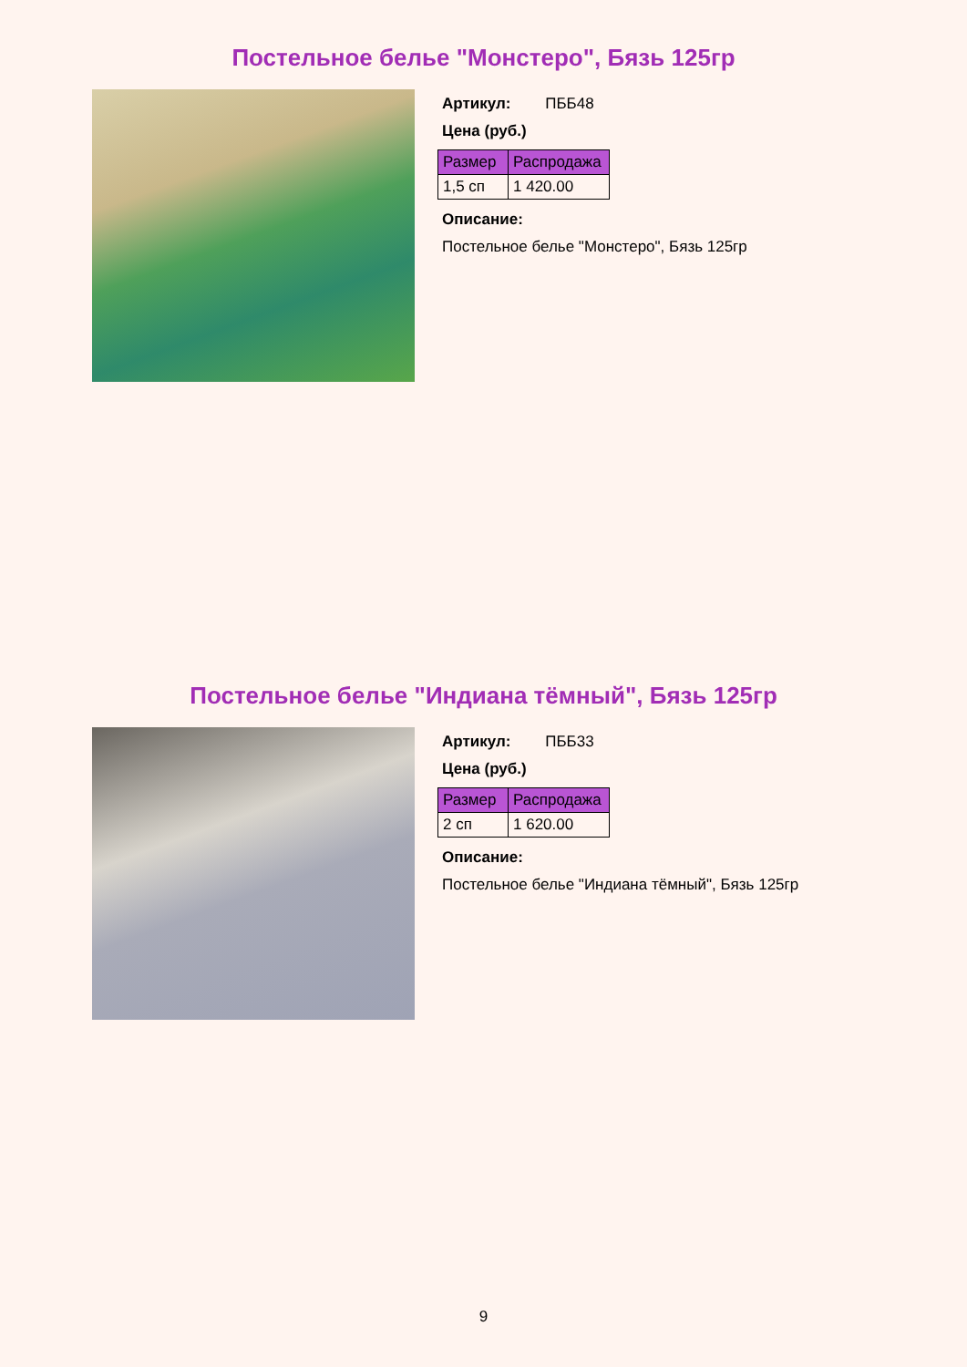Постельное белье "Монстеро", Бязь 125гр
Артикул: ПББ48
Цена (руб.)
| Размер | Распродажа |
| --- | --- |
| 1,5 сп | 1 420.00 |
Описание:
Постельное белье "Монстеро", Бязь 125гр
Постельное белье "Индиана тёмный", Бязь 125гр
Артикул: ПББ33
Цена (руб.)
| Размер | Распродажа |
| --- | --- |
| 2 сп | 1 620.00 |
Описание:
Постельное белье "Индиана тёмный", Бязь 125гр
9